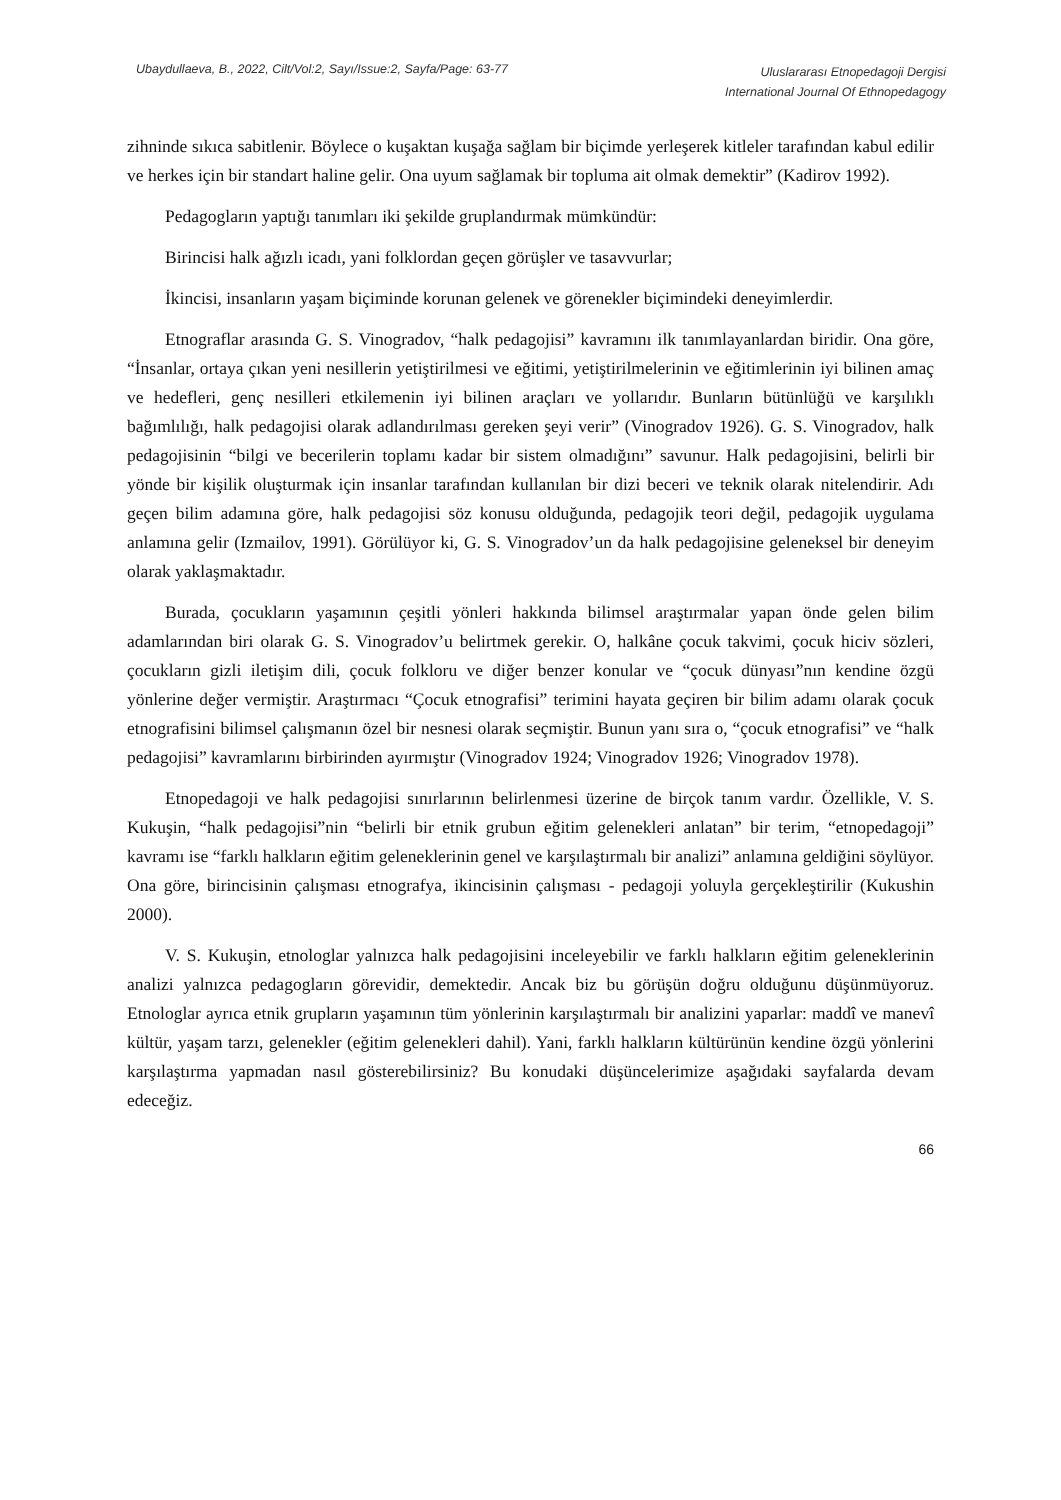Ubaydullaeva, B., 2022, Cilt/Vol:2, Sayı/Issue:2, Sayfa/Page: 63-77
Uluslararası Etnopedagoji Dergisi
International Journal Of Ethnopedagogy
zihninde sıkıca sabitlenir. Böylece o kuşaktan kuşağa sağlam bir biçimde yerleşerek kitleler tarafından kabul edilir ve herkes için bir standart haline gelir. Ona uyum sağlamak bir topluma ait olmak demektir” (Kadirov 1992).
Pedagogların yaptığı tanımları iki şekilde gruplandırmak mümkündür:
Birincisi halk ağızlı icadı, yani folklordan geçen görüşler ve tasavvurlar;
İkincisi, insanların yaşam biçiminde korunan gelenek ve görenekler biçimindeki deneyimlerdir.
Etnograflar arasında G. S. Vinogradov, “halk pedagojisi” kavramını ilk tanımlayanlardan biridir. Ona göre, “İnsanlar, ortaya çıkan yeni nesillerin yetiştirilmesi ve eğitimi, yetiştirilmelerinin ve eğitimlerinin iyi bilinen amaç ve hedefleri, genç nesilleri etkilemenin iyi bilinen araçları ve yollarıdır. Bunların bütünlüğü ve karşılıklı bağımlılığı, halk pedagojisi olarak adlandırılması gereken şeyi verir” (Vinogradov 1926). G. S. Vinogradov, halk pedagojisinin “bilgi ve becerilerin toplamı kadar bir sistem olmadığını” savunur. Halk pedagojisini, belirli bir yönde bir kişilik oluşturmak için insanlar tarafından kullanılan bir dizi beceri ve teknik olarak nitelendirir. Adı geçen bilim adamına göre, halk pedagojisi söz konusu olduğunda, pedagojik teori değil, pedagojik uygulama anlamına gelir (Izmailov, 1991). Görülüyor ki, G. S. Vinogradov’un da halk pedagojisine geleneksel bir deneyim olarak yaklaşmaktadır.
Burada, çocukların yaşamının çeşitli yönleri hakkında bilimsel araştırmalar yapan önde gelen bilim adamlarından biri olarak G. S. Vinogradov’u belirtmek gerekir. O, halkâne çocuk takvimi, çocuk hiciv sözleri, çocukların gizli iletişim dili, çocuk folkloru ve diğer benzer konular ve “çocuk dünyası”nın kendine özgü yönlerine değer vermiştir. Araştırmacı “Çocuk etnografisi” terimini hayata geçiren bir bilim adamı olarak çocuk etnografisini bilimsel çalışmanın özel bir nesnesi olarak seçmiştir. Bunun yanı sıra o, “çocuk etnografisi” ve “halk pedagojisi” kavramlarını birbirinden ayırmıştır (Vinogradov 1924; Vinogradov 1926; Vinogradov 1978).
Etnopedagoji ve halk pedagojisi sınırlarının belirlenmesi üzerine de birçok tanım vardır. Özellikle, V. S. Kukuşin, “halk pedagojisi”nin “belirli bir etnik grubun eğitim gelenekleri anlatan” bir terim, “etnopedagoji” kavramı ise “farklı halkların eğitim geleneklerinin genel ve karşılaştırmalı bir analizi” anlamına geldiğini söylüyor. Ona göre, birincisinin çalışması etnografya, ikincisinin çalışması - pedagoji yoluyla gerçekleştirilir (Kukushin 2000).
V. S. Kukuşin, etnologlar yalnızca halk pedagojisini inceleyebilir ve farklı halkların eğitim geleneklerinin analizi yalnızca pedagogların görevidir, demektedir. Ancak biz bu görüşün doğru olduğunu düşünmüyoruz. Etnologlar ayrıca etnik grupların yaşamının tüm yönlerinin karşılaştırmalı bir analizini yaparlar: maddî ve manevî kültür, yaşam tarzı, gelenekler (eğitim gelenekleri dahil). Yani, farklı halkların kültürünün kendine özgü yönlerini karşılaştırma yapmadan nasıl gösterebilirsiniz? Bu konudaki düşüncelerimize aşağıdaki sayfalarda devam edeceğiz.
66